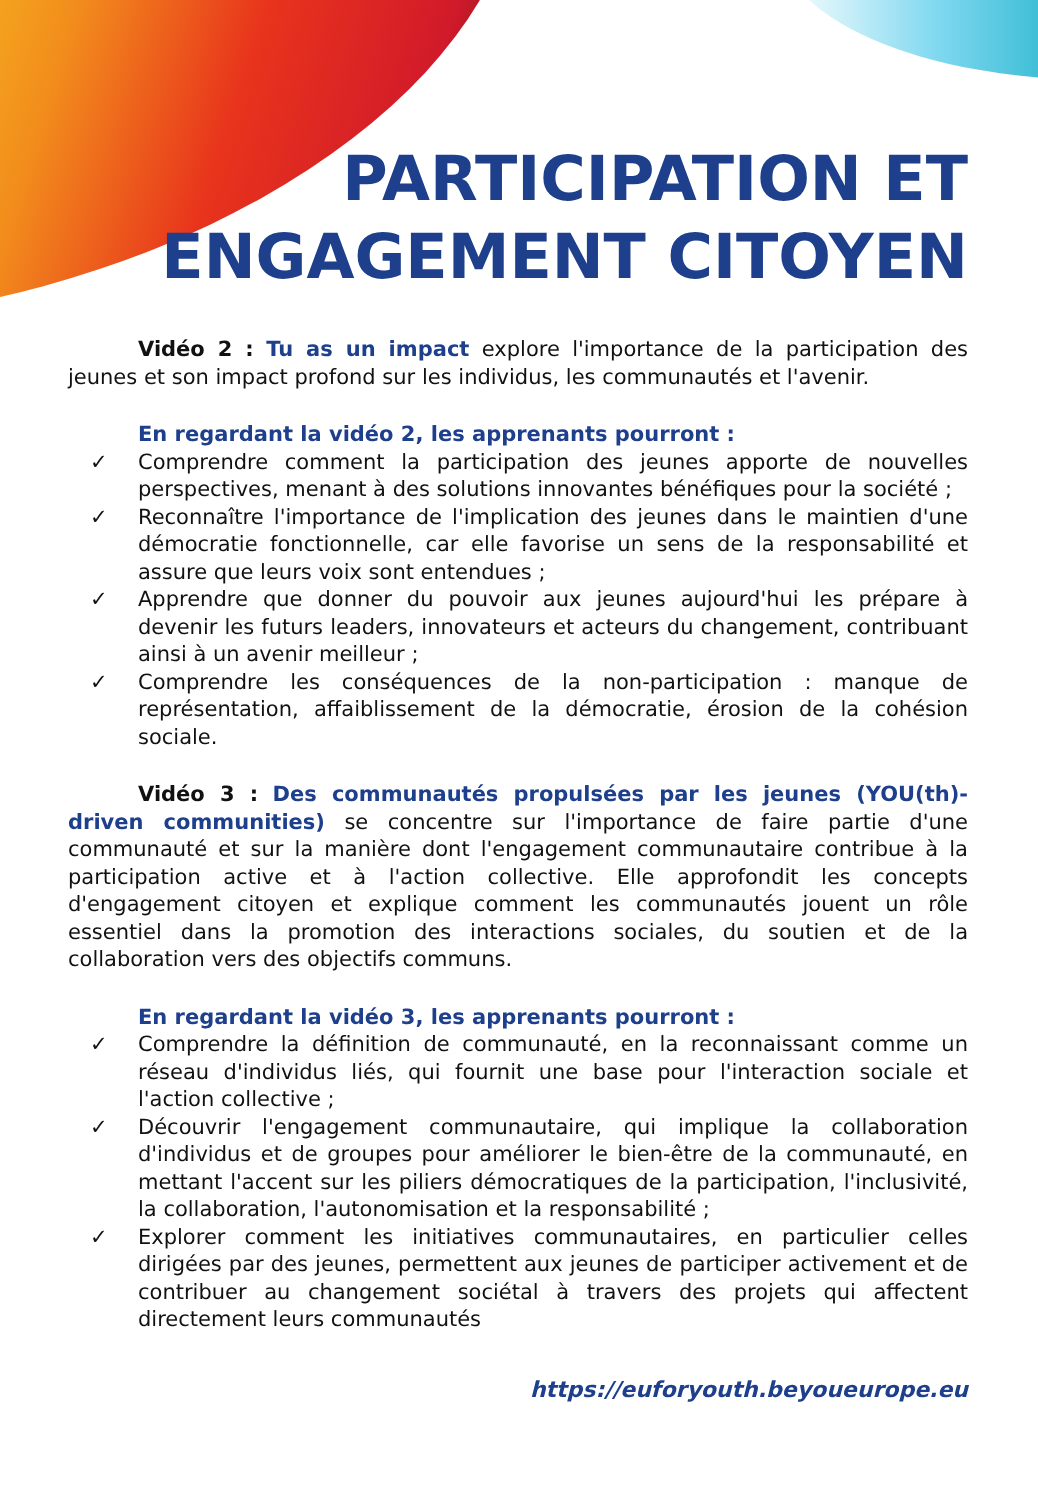PARTICIPATION ET
ENGAGEMENT CITOYEN
Vidéo 2 : Tu as un impact explore l'importance de la participation des jeunes et son impact profond sur les individus, les communautés et l'avenir.
En regardant la vidéo 2, les apprenants pourront :
✓ Comprendre comment la participation des jeunes apporte de nouvelles perspectives, menant à des solutions innovantes bénéfiques pour la société ;
✓ Reconnaître l'importance de l'implication des jeunes dans le maintien d'une démocratie fonctionnelle, car elle favorise un sens de la responsabilité et assure que leurs voix sont entendues ;
✓ Apprendre que donner du pouvoir aux jeunes aujourd'hui les prépare à devenir les futurs leaders, innovateurs et acteurs du changement, contribuant ainsi à un avenir meilleur ;
✓ Comprendre les conséquences de la non-participation : manque de représentation, affaiblissement de la démocratie, érosion de la cohésion sociale.
Vidéo 3 : Des communautés propulsées par les jeunes (YOU(th)-driven communities) se concentre sur l'importance de faire partie d'une communauté et sur la manière dont l'engagement communautaire contribue à la participation active et à l'action collective. Elle approfondit les concepts d'engagement citoyen et explique comment les communautés jouent un rôle essentiel dans la promotion des interactions sociales, du soutien et de la collaboration vers des objectifs communs.
En regardant la vidéo 3, les apprenants pourront :
✓ Comprendre la définition de communauté, en la reconnaissant comme un réseau d'individus liés, qui fournit une base pour l'interaction sociale et l'action collective ;
✓ Découvrir l'engagement communautaire, qui implique la collaboration d'individus et de groupes pour améliorer le bien-être de la communauté, en mettant l'accent sur les piliers démocratiques de la participation, l'inclusivité, la collaboration, l'autonomisation et la responsabilité ;
✓ Explorer comment les initiatives communautaires, en particulier celles dirigées par des jeunes, permettent aux jeunes de participer activement et de contribuer au changement sociétal à travers des projets qui affectent directement leurs communautés
https://euforyouth.beyoueurope.eu